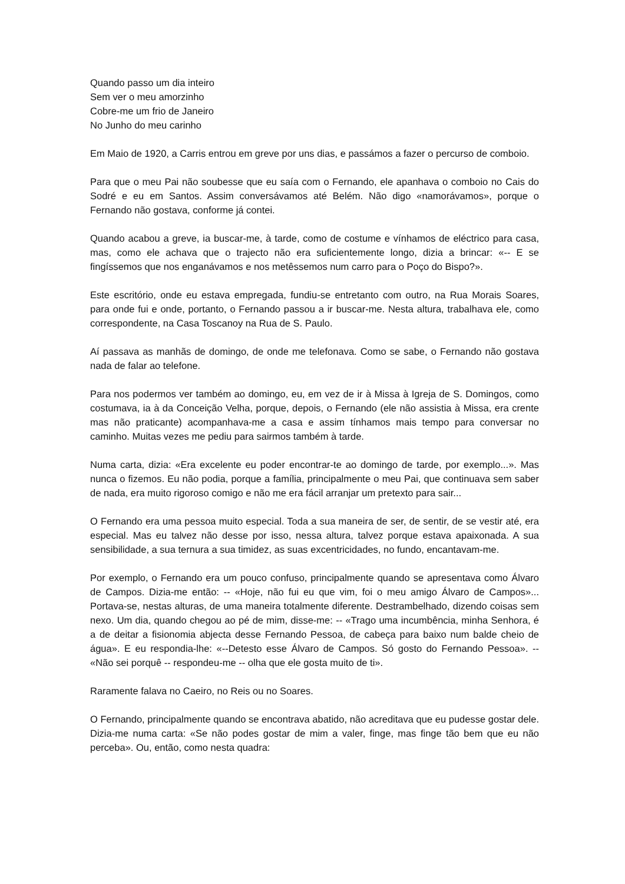Quando passo um dia inteiro
Sem ver o meu amorzinho
Cobre-me um frio de Janeiro
No Junho do meu carinho
Em Maio de 1920, a Carris entrou em greve por uns dias, e passámos a fazer o percurso de comboio.
Para que o meu Pai não soubesse que eu saía com o Fernando, ele apanhava o comboio no Cais do Sodré e eu em Santos. Assim conversávamos até Belém. Não digo «namorávamos», porque o Fernando não gostava, conforme já contei.
Quando acabou a greve, ia buscar-me, à tarde, como de costume e vínhamos de eléctrico para casa, mas, como ele achava que o trajecto não era suficientemente longo, dizia a brincar: «-- E se fingíssemos que nos enganávamos e nos metêssemos num carro para o Poço do Bispo?».
Este escritório, onde eu estava empregada, fundiu-se entretanto com outro, na Rua Morais Soares, para onde fui e onde, portanto, o Fernando passou a ir buscar-me. Nesta altura, trabalhava ele, como correspondente, na Casa Toscanoy na Rua de S. Paulo.
Aí passava as manhãs de domingo, de onde me telefonava. Como se sabe, o Fernando não gostava nada de falar ao telefone.
Para nos podermos ver também ao domingo, eu, em vez de ir à Missa à Igreja de S. Domingos, como costumava, ia à da Conceição Velha, porque, depois, o Fernando (ele não assistia à Missa, era crente mas não praticante) acompanhava-me a casa e assim tínhamos mais tempo para conversar no caminho. Muitas vezes me pediu para sairmos também à tarde.
Numa carta, dizia: «Era excelente eu poder encontrar-te ao domingo de tarde, por exemplo...». Mas nunca o fizemos. Eu não podia, porque a família, principalmente o meu Pai, que continuava sem saber de nada, era muito rigoroso comigo e não me era fácil arranjar um pretexto para sair...
O Fernando era uma pessoa muito especial. Toda a sua maneira de ser, de sentir, de se vestir até, era especial. Mas eu talvez não desse por isso, nessa altura, talvez porque estava apaixonada. A sua sensibilidade, a sua ternura a sua timidez, as suas excentricidades, no fundo, encantavam-me.
Por exemplo, o Fernando era um pouco confuso, principalmente quando se apresentava como Álvaro de Campos. Dizia-me então: -- «Hoje, não fui eu que vim, foi o meu amigo Álvaro de Campos»... Portava-se, nestas alturas, de uma maneira totalmente diferente. Destrambelhado, dizendo coisas sem nexo. Um dia, quando chegou ao pé de mim, disse-me: -- «Trago uma incumbência, minha Senhora, é a de deitar a fisionomia abjecta desse Fernando Pessoa, de cabeça para baixo num balde cheio de água». E eu respondia-lhe: «--Detesto esse Álvaro de Campos. Só gosto do Fernando Pessoa». -- «Não sei porquê -- respondeu-me -- olha que ele gosta muito de ti».
Raramente falava no Caeiro, no Reis ou no Soares.
O Fernando, principalmente quando se encontrava abatido, não acreditava que eu pudesse gostar dele. Dizia-me numa carta: «Se não podes gostar de mim a valer, finge, mas finge tão bem que eu não perceba». Ou, então, como nesta quadra: